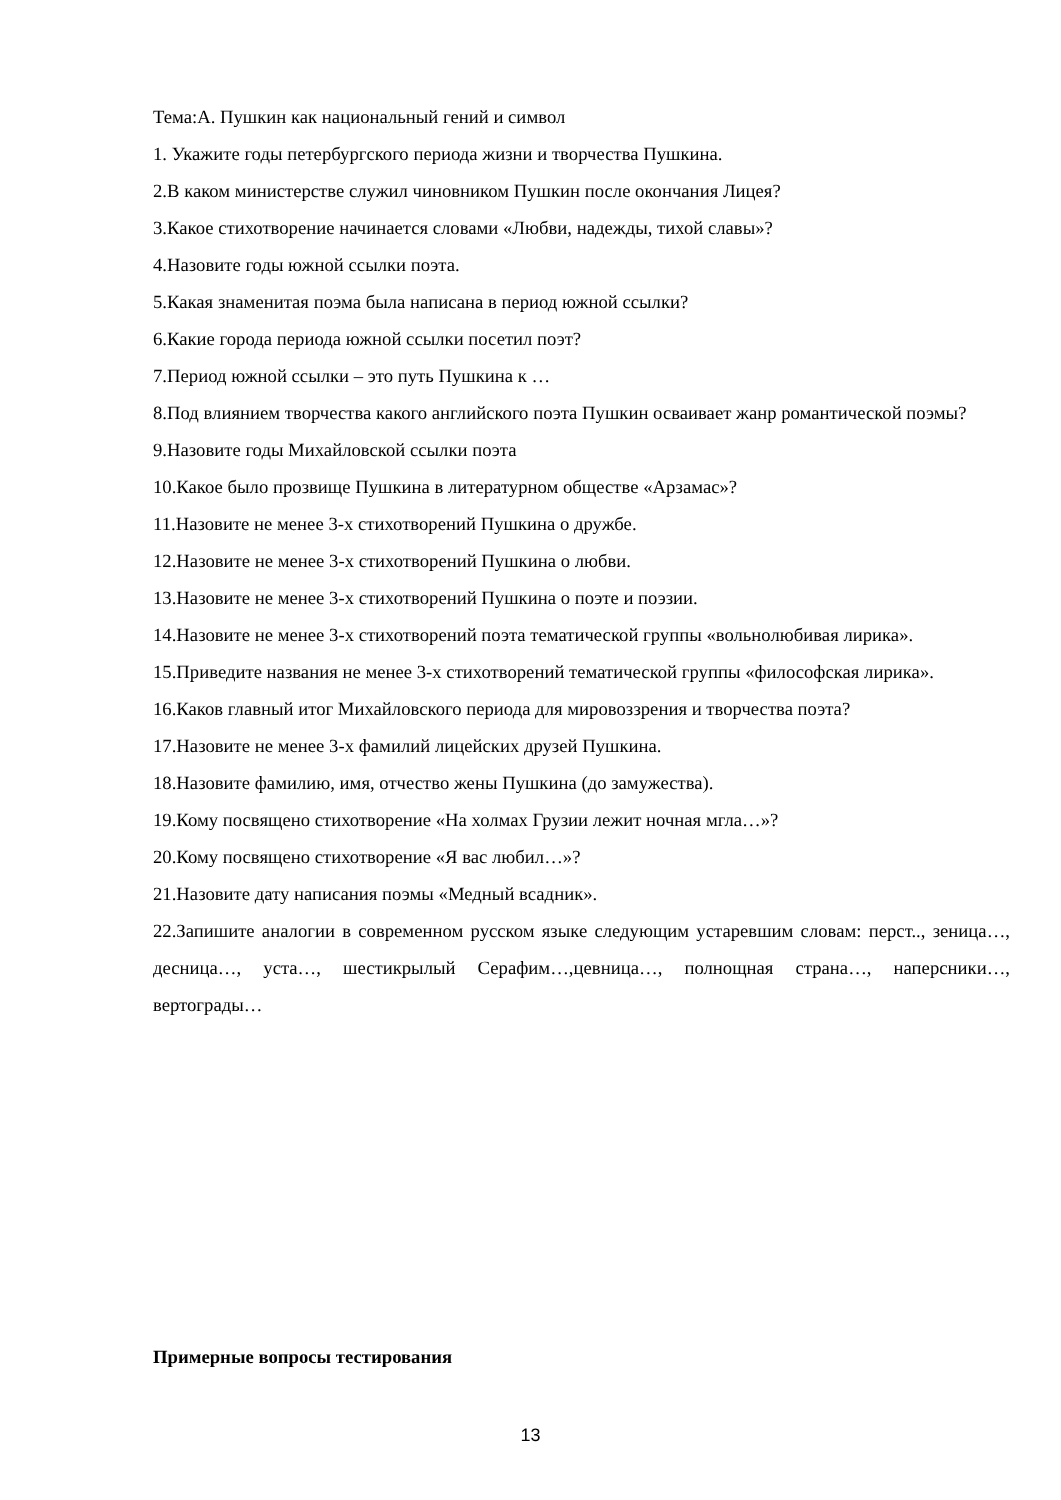Тема:А. Пушкин как национальный гений и символ
1. Укажите годы петербургского периода жизни и творчества Пушкина.
2.В каком министерстве служил чиновником Пушкин после окончания Лицея?
3.Какое стихотворение начинается словами «Любви, надежды, тихой славы»?
4.Назовите годы южной ссылки поэта.
5.Какая знаменитая поэма была написана в период южной ссылки?
6.Какие города периода южной ссылки посетил поэт?
7.Период южной ссылки – это путь Пушкина к …
8.Под влиянием творчества какого английского поэта Пушкин осваивает жанр романтической поэмы?
9.Назовите годы Михайловской ссылки поэта
10.Какое было прозвище Пушкина в литературном обществе «Арзамас»?
11.Назовите не менее 3-х стихотворений Пушкина о дружбе.
12.Назовите не менее 3-х стихотворений Пушкина о любви.
13.Назовите не менее 3-х стихотворений Пушкина о поэте и поэзии.
14.Назовите не менее 3-х стихотворений поэта тематической группы «вольнолюбивая лирика».
15.Приведите названия не менее 3-х стихотворений тематической группы «философская лирика».
16.Каков главный итог Михайловского периода для мировоззрения и творчества поэта?
17.Назовите не менее 3-х фамилий лицейских друзей Пушкина.
18.Назовите фамилию, имя, отчество жены Пушкина (до замужества).
19.Кому посвящено стихотворение «На холмах Грузии лежит ночная мгла…»?
20.Кому посвящено стихотворение «Я вас любил…»?
21.Назовите дату написания поэмы «Медный всадник».
22.Запишите аналогии в современном русском языке следующим устаревшим словам: перст.., зеница…, десница…, уста…, шестикрылый Серафим…,цевница…, полнощная страна…, наперсники…, вертограды…
Примерные вопросы тестирования
13